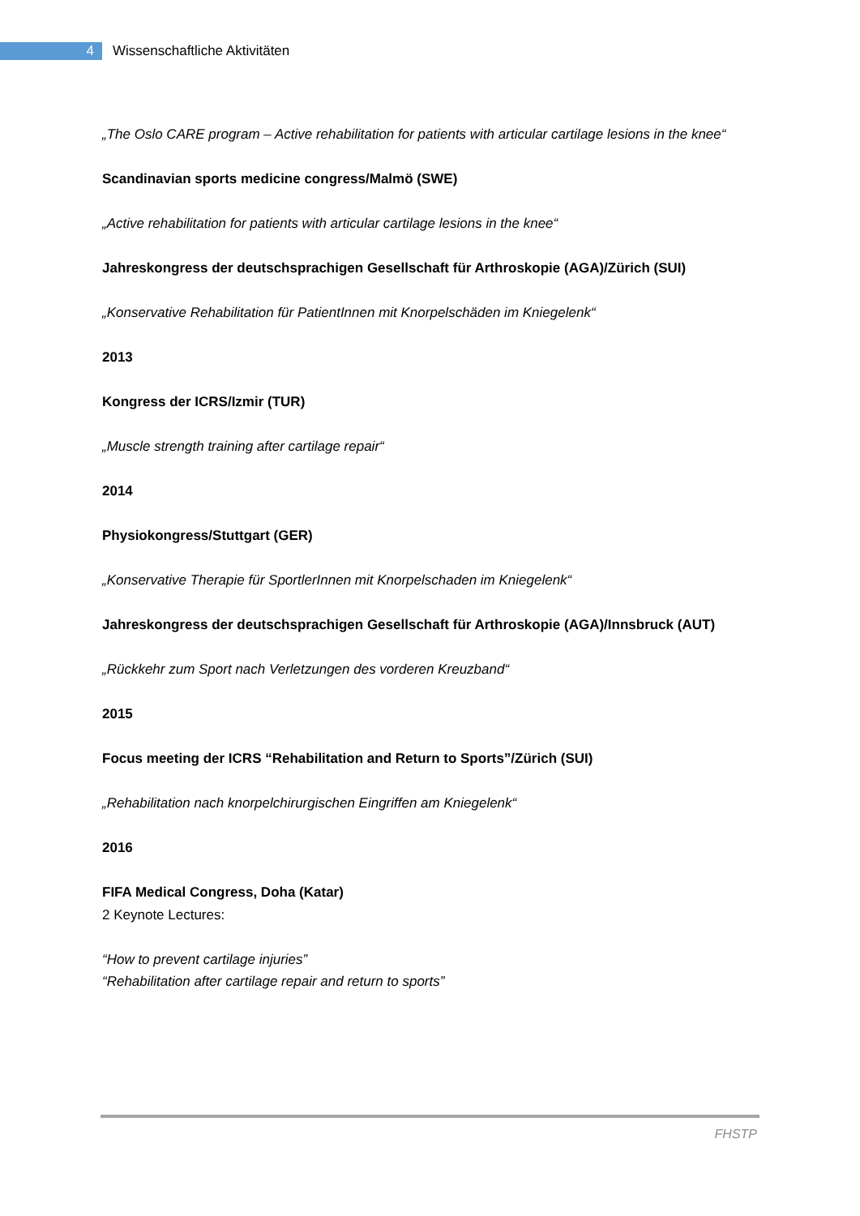4
Wissenschaftliche Aktivitäten
„The Oslo CARE program – Active rehabilitation for patients with articular cartilage lesions in the knee“
Scandinavian sports medicine congress/Malmö (SWE)
„Active rehabilitation for patients with articular cartilage lesions in the knee“
Jahreskongress der deutschsprachigen Gesellschaft für Arthroskopie (AGA)/Zürich (SUI)
„Konservative Rehabilitation für PatientInnen mit Knorpelschäden im Kniegelenk“
2013
Kongress der ICRS/Izmir (TUR)
„Muscle strength training after cartilage repair“
2014
Physiokongress/Stuttgart (GER)
„Konservative Therapie für SportlerInnen mit Knorpelschaden im Kniegelenk“
Jahreskongress der deutschsprachigen Gesellschaft für Arthroskopie (AGA)/Innsbruck (AUT)
„Rückkehr zum Sport nach Verletzungen des vorderen Kreuzband“
2015
Focus meeting der ICRS “Rehabilitation and Return to Sports”/Zürich (SUI)
„Rehabilitation nach knorpelchirurgischen Eingriffen am Kniegelenk“
2016
FIFA Medical Congress, Doha (Katar)
2 Keynote Lectures:
“How to prevent cartilage injuries”
“Rehabilitation after cartilage repair and return to sports”
FHSTP